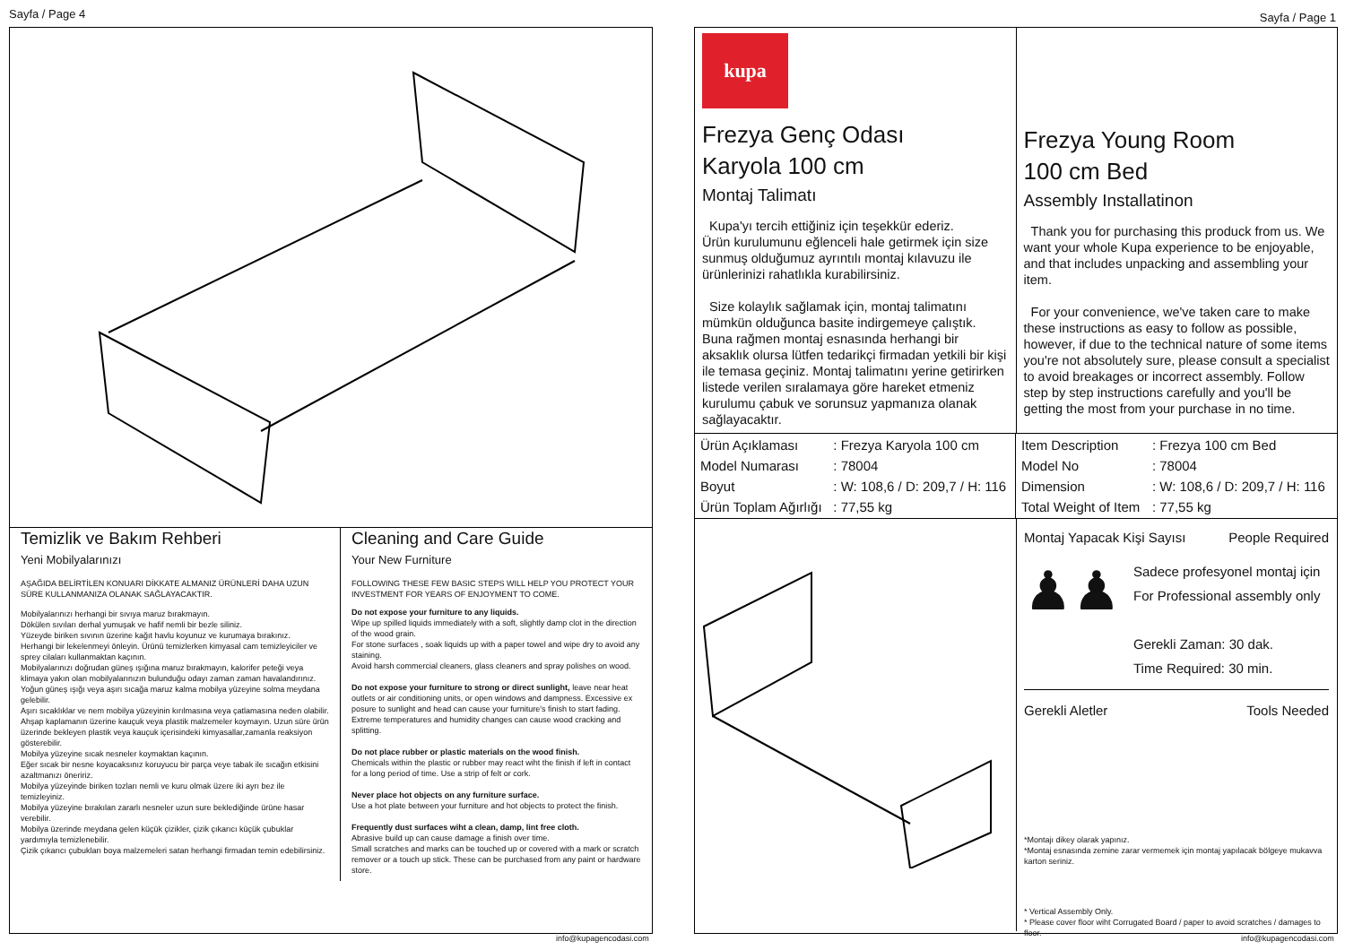Sayfa / Page 4
Temizlik ve Bakım Rehberi
Yeni Mobilyalarınızı
AŞAĞIDA BELİRTİLEN KONUARI DİKKATE ALMANIZ ÜRÜNLERİ DAHA UZUN SÜRE KULLANMANIZA OLANAK SAĞLAYACAKTIR.
Mobilyalarınızı herhangi bir sıvıya maruz bırakmayın.
Dökülen sıvıları derhal yumuşak ve hafif nemli bir bezle siliniz.
Yüzeyde biriken sıvının üzerine kağıt havlu koyunuz ve kurumaya bırakınız.
Herhangi bir lekelenmeyi önleyin. Ürünü temizlerken kimyasal cam temizleyiciler ve sprey cilaları kullanmaktan kaçının.
Mobilyalarınızı doğrudan güneş ışığına maruz bırakmayın, kalorifer peteği veya klimaya yakın olan mobilyalarınızın bulunduğu odayı zaman zaman havalandırınız.
Yoğun güneş ışığı veya aşırı sıcağa maruz kalma mobilya yüzeyine solma meydana gelebilir.
Aşırı sıcaklıklar ve nem mobilya yüzeyinin kırılmasına veya çatlamasına neden olabilir.
Ahşap kaplamanın üzerine kauçuk veya plastik malzemeler koymayın. Uzun süre ürün üzerinde bekleyen plastik veya kauçuk içerisindeki kimyasallar,zamanla reaksiyon gösterebilir.
Mobilya yüzeyine sıcak nesneler koymaktan kaçının.
Eğer sıcak bir nesne koyacaksınız koruyucu bir parça veye tabak ile sıcağın etkisini azaltmanızı öneririz.
Mobilya yüzeyinde biriken tozları nemli ve kuru olmak üzere iki ayrı bez ile temizleyiniz.
Mobilya yüzeyine bırakılan zararlı nesneler uzun sure beklediğinde ürüne hasar verebilir.
Mobilya üzerinde meydana gelen küçük çizikler, çizik çıkarıcı küçük çubuklar yardımıyla temizlenebilir.
Çizik çıkarıcı çubukları boya malzemeleri satan herhangi firmadan temin edebilirsiniz.
Cleaning and Care Guide
Your New Furniture
FOLLOWING THESE FEW BASIC STEPS WILL HELP YOU PROTECT YOUR INVESTMENT FOR YEARS OF ENJOYMENT TO COME.
Do not expose your furniture to any liquids.
Wipe up spilled liquids immediately with a soft, slightly damp clot in the direction of the wood grain.
For stone surfaces , soak liquids up with a paper towel and wipe dry to avoid any staining.
Avoid harsh commercial cleaners, glass cleaners and spray polishes on wood.
Do not expose your furniture to strong or direct sunlight, leave near heat outlets or air conditioning units, or open windows and dampness. Excessive ex posure to sunlight and head can cause your furniture's finish to start fading.
Extreme temperatures and humidity changes can cause wood cracking and splitting.
Do not place rubber or plastic materials on the wood finish.
Chemicals within the plastic or rubber may react wiht the finish if left in contact for a long period of time. Use a strip of felt or cork.
Never place hot objects on any furniture surface.
Use a hot plate between your furniture and hot objects to protect the finish.
Frequently dust surfaces wiht a clean, damp, lint free cloth.
Abrasive build up can cause damage a finish over time.
Small scratches and marks can be touched up or covered with a mark or scratch remover or a touch up stick. These can be purchased from any paint or hardware store.
info@kupagencodasi.com
Sayfa / Page 1
kupa
Frezya Genç Odası
Karyola 100 cm
Montaj Talimatı
Kupa'yı tercih ettiğiniz için teşekkür ederiz.
Ürün kurulumunu eğlenceli hale getirmek için size sunmuş olduğumuz ayrıntılı montaj kılavuzu ile ürünlerinizi rahatlıkla kurabilirsiniz.
Size kolaylık sağlamak için, montaj talimatını mümkün olduğunca basite indirgemeye çalıştık. Buna rağmen montaj esnasında herhangi bir aksaklık olursa lütfen tedarikçi firmadan yetkili bir kişi ile temasa geçiniz. Montaj talimatını yerine getirirken listede verilen sıralamaya göre hareket etmeniz kurulumu çabuk ve sorunsuz yapmanıza olanak sağlayacaktır.
Frezya Young Room
100 cm Bed
Assembly Installatinon
Thank you for purchasing this produck from us. We want your whole Kupa experience to be enjoyable, and that includes unpacking and assembling your item.
For your convenience, we've taken care to make these instructions as easy to follow as possible, however, if due to the technical nature of some items you're not absolutely sure, please consult a specialist to avoid breakages or incorrect assembly. Follow step by step instructions carefully and you'll be getting the most from your purchase in no time.
| Ürün Açıklaması | : Frezya Karyola 100 cm |
| Model Numarası | : 78004 |
| Boyut | : W: 108,6 / D: 209,7 / H: 116 |
| Ürün Toplam Ağırlığı | : 77,55 kg |
| Item Description | : Frezya 100 cm Bed |
| Model No | : 78004 |
| Dimension | : W: 108,6 / D: 209,7 / H: 116 |
| Total Weight of Item | : 77,55 kg |
Montaj Yapacak Kişi Sayısı People Required
♟♟
Sadece profesyonel montaj için
For Professional assembly only
Gerekli Zaman: 30 dak.
Time Required: 30 min.
Gerekli Aletler Tools Needed
*Montajı dikey olarak yapınız.
*Montaj esnasında zemine zarar vermemek için montaj yapılacak bölgeye mukavva karton seriniz.
* Vertical Assembly Only.
* Please cover floor wiht Corrugated Board / paper to avoid scratches / damages to floor.
info@kupagencodasi.com